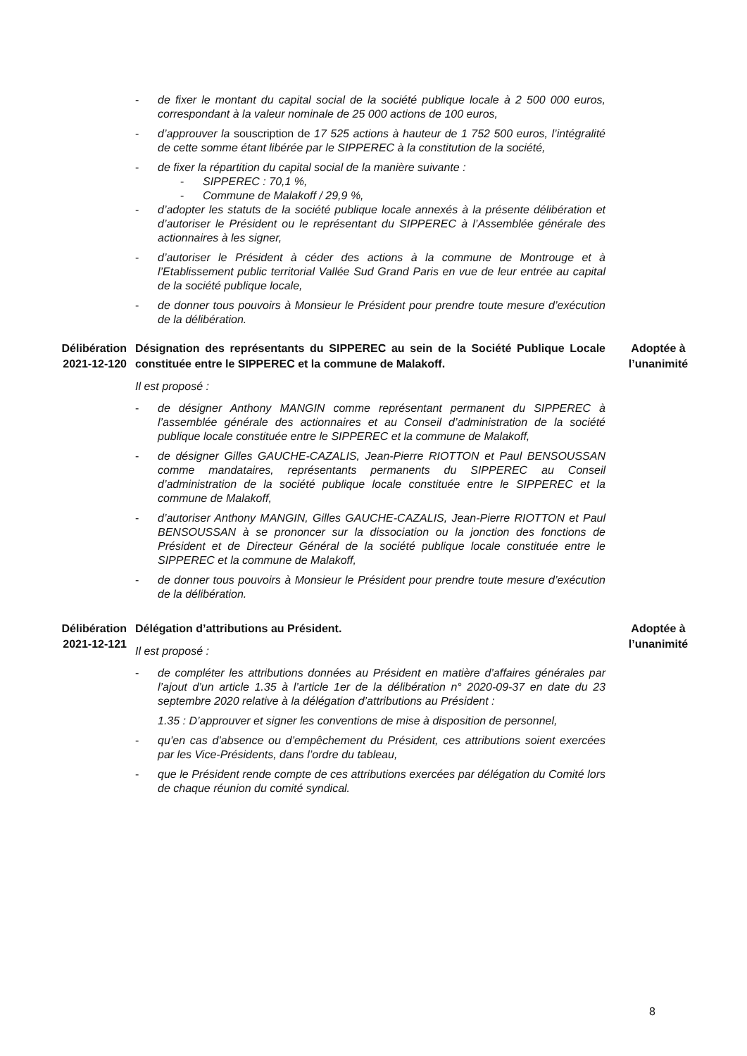- de fixer le montant du capital social de la société publique locale à 2 500 000 euros, correspondant à la valeur nominale de 25 000 actions de 100 euros,
- d’approuver la souscription de 17 525 actions à hauteur de 1 752 500 euros, l’intégralité de cette somme étant libérée par le SIPPEREC à la constitution de la société,
- de fixer la répartition du capital social de la manière suivante :
- SIPPEREC : 70,1 %,
- Commune de Malakoff / 29,9 %,
- d’adopter les statuts de la société publique locale annexés à la présente délibération et d’autoriser le Président ou le représentant du SIPPEREC à l’Assemblée générale des actionnaires à les signer,
- d’autoriser le Président à céder des actions à la commune de Montrouge et à l’Etablissement public territorial Vallée Sud Grand Paris en vue de leur entrée au capital de la société publique locale,
- de donner tous pouvoirs à Monsieur le Président pour prendre toute mesure d’exécution de la délibération.
Délibération
2021-12-120
Désignation des représentants du SIPPEREC au sein de la Société Publique Locale constituée entre le SIPPEREC et la commune de Malakoff.
Il est proposé :
- de désigner Anthony MANGIN comme représentant permanent du SIPPEREC à l’assemblée générale des actionnaires et au Conseil d’administration de la société publique locale constituée entre le SIPPEREC et la commune de Malakoff,
- de désigner Gilles GAUCHE-CAZALIS, Jean-Pierre RIOTTON et Paul BENSOUSSAN comme mandataires, représentants permanents du SIPPEREC au Conseil d’administration de la société publique locale constituée entre le SIPPEREC et la commune de Malakoff,
- d’autoriser Anthony MANGIN, Gilles GAUCHE-CAZALIS, Jean-Pierre RIOTTON et Paul BENSOUSSAN à se prononcer sur la dissociation ou la jonction des fonctions de Président et de Directeur Général de la société publique locale constituée entre le SIPPEREC et la commune de Malakoff,
- de donner tous pouvoirs à Monsieur le Président pour prendre toute mesure d’exécution de la délibération.
Adoptée à
l’unanimité
Délibération
2021-12-121
Délégation d’attributions au Président.
Il est proposé :
- de compléter les attributions données au Président en matière d’affaires générales par l’ajout d’un article 1.35 à l’article 1er de la délibération n° 2020-09-37 en date du 23 septembre 2020 relative à la délégation d’attributions au Président :
1.35 : D’approuver et signer les conventions de mise à disposition de personnel,
- qu’en cas d’absence ou d’empêchement du Président, ces attributions soient exercées par les Vice-Présidents, dans l’ordre du tableau,
- que le Président rende compte de ces attributions exercées par délégation du Comité lors de chaque réunion du comité syndical.
Adoptée à
l’unanimité
8